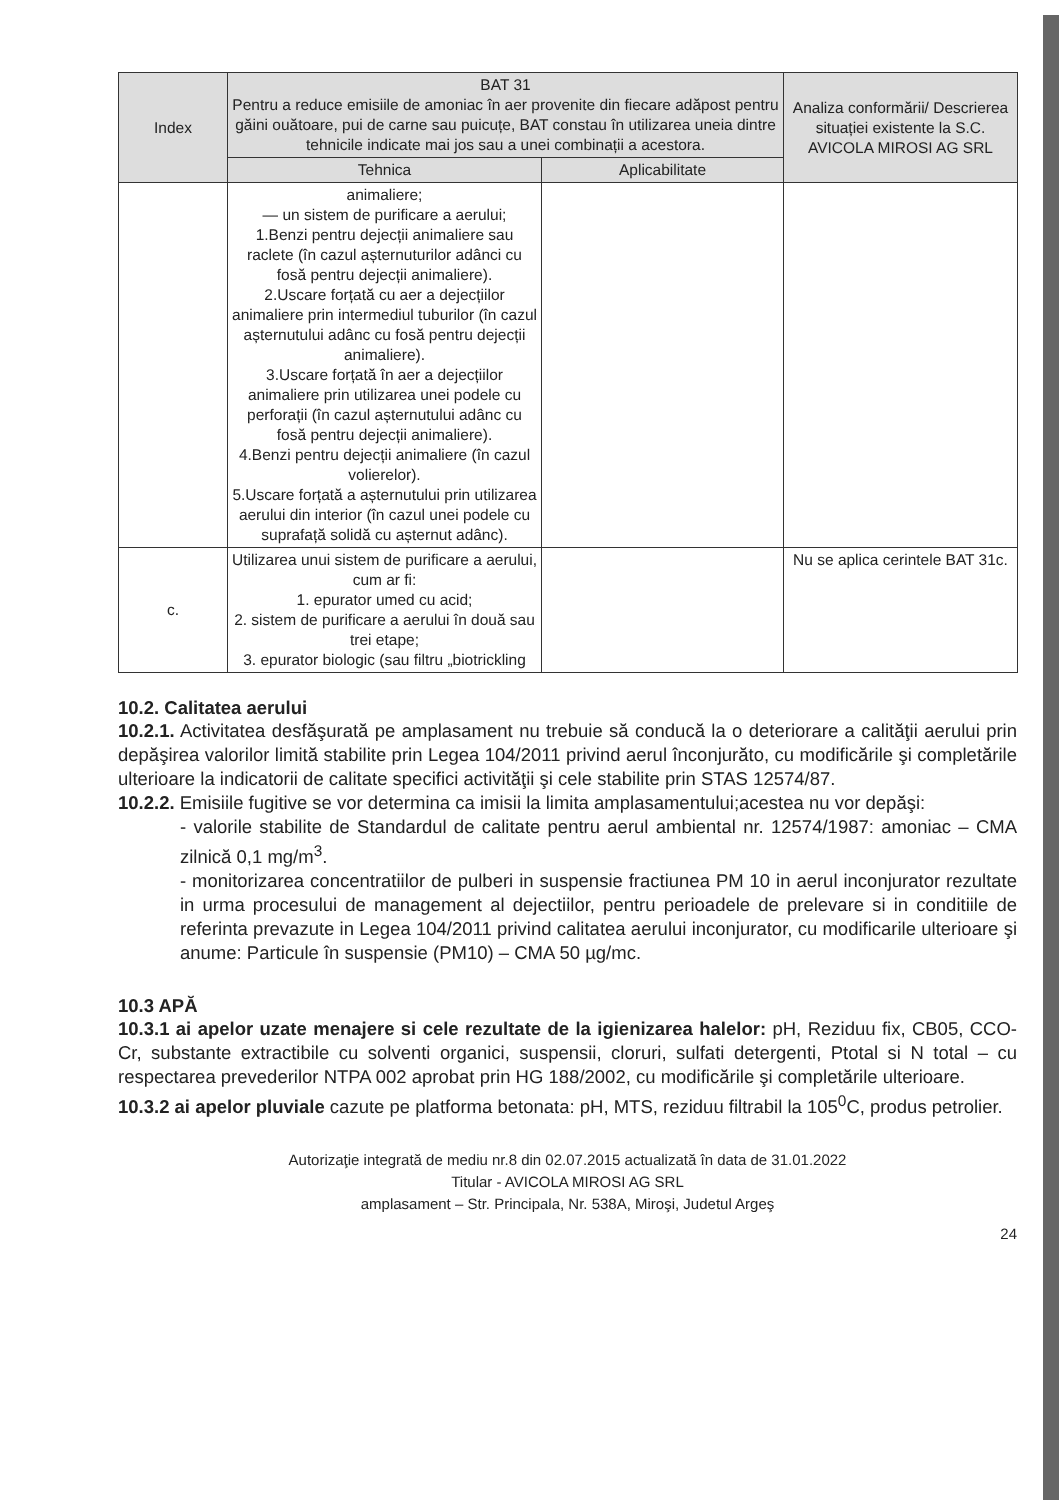| Index | BAT 31 Pentru a reduce emisiile de amoniac în aer provenite din fiecare adăpost pentru găini ouătoare, pui de carne sau puicuțe, BAT constau în utilizarea uneia dintre tehnicile indicate mai jos sau a unei combinații a acestora. | | Analiza conformării/ Descrierea situației existente la S.C. AVICOLA MIROSI AG SRL |
| --- | --- | --- | --- |
| | Tehnica | Aplicabilitate | |
| | animaliere; — un sistem de purificare a aerului; 1.Benzi pentru dejecții animaliere sau raclete (în cazul așternuturilor adânci cu fosă pentru dejecții animaliere). 2.Uscare forțată cu aer a dejecțiilor animaliere prin intermediul tuburilor (în cazul așternutului adânc cu fosă pentru dejecții animaliere). 3.Uscare forțată în aer a dejecțiilor animaliere prin utilizarea unei podele cu perforații (în cazul așternutului adânc cu fosă pentru dejecții animaliere). 4.Benzi pentru dejecții animaliere (în cazul volierelor). 5.Uscare forțată a așternutului prin utilizarea aerului din interior (în cazul unei podele cu suprafață solidă cu așternut adânc). | | |
| c. | Utilizarea unui sistem de purificare a aerului, cum ar fi: 1. epurator umed cu acid; 2. sistem de purificare a aerului în două sau trei etape; 3. epurator biologic (sau filtru „biotrickling | | Nu se aplica cerintele BAT 31c. |
10.2. Calitatea aerului
10.2.1. Activitatea desfăşurată pe amplasament nu trebuie să conducă la o deteriorare a calităţii aerului prin depăşirea valorilor limită stabilite prin Legea 104/2011 privind aerul înconjurăto, cu modificările şi completările ulterioare la indicatorii de calitate specifici activităţii şi cele stabilite prin STAS 12574/87.
10.2.2. Emisiile fugitive se vor determina ca imisii la limita amplasamentului;acestea nu vor depăşi:
- valorile stabilite de Standardul de calitate pentru aerul ambiental nr. 12574/1987: amoniac – CMA zilnică 0,1 mg/m<sup>3</sup>.
- monitorizarea concentratiilor de pulberi in suspensie fractiunea PM 10 in aerul inconjurator rezultate in urma procesului de management al dejectiilor, pentru perioadele de prelevare si in conditiile de referinta prevazute in Legea 104/2011 privind calitatea aerului inconjurator, cu modificarile ulterioare şi anume: Particule în suspensie (PM10) – CMA 50 µg/mc.
10.3 APĂ
10.3.1 ai apelor uzate menajere si cele rezultate de la igienizarea halelor: pH, Reziduu fix, CB05, CCO-Cr, substante extractibile cu solventi organici, suspensii, cloruri, sulfati detergenti, Ptotal si N total – cu respectarea prevederilor NTPA 002 aprobat prin HG 188/2002, cu modificările şi completările ulterioare.
10.3.2 ai apelor pluviale cazute pe platforma betonata: pH, MTS, reziduu filtrabil la 105<sup>0</sup>C, produs petrolier.
Autorizaţie integrată de mediu nr.8 din 02.07.2015 actualizată în data de 31.01.2022
Titular - AVICOLA MIROSI AG SRL
amplasament – Str. Principala, Nr. 538A, Miroşi, Judetul Argeş
24